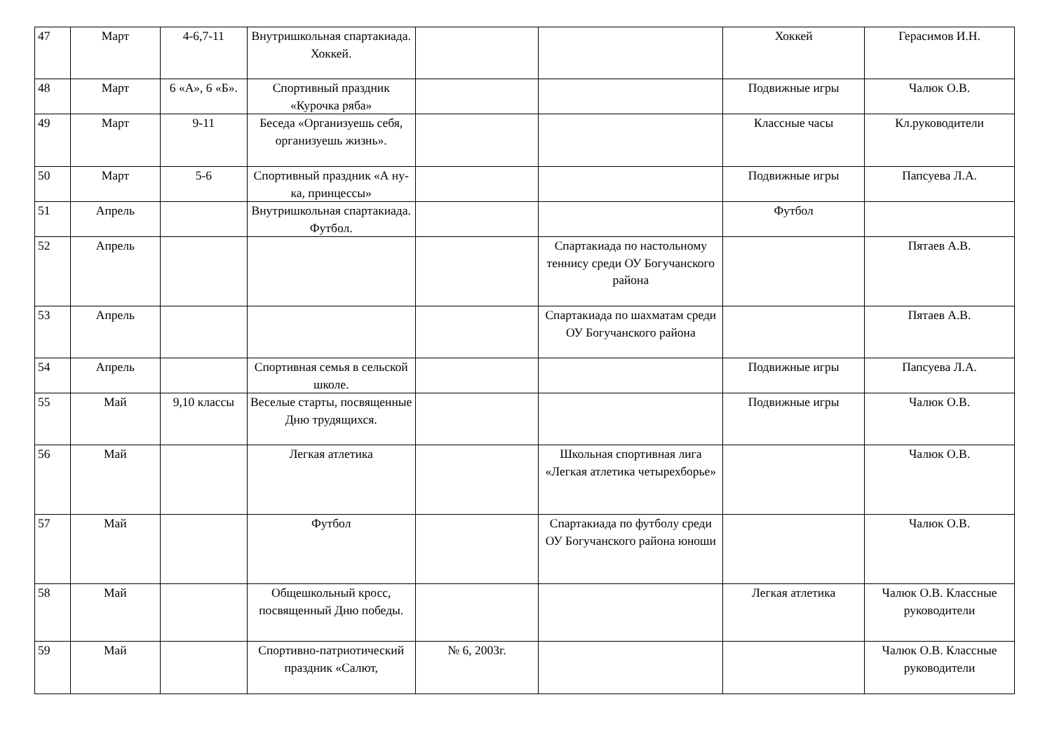| 47 | Март | 4-6,7-11 | Внутришкольная спартакиада. Хоккей. | | | Хоккей | Герасимов И.Н. |
| 48 | Март | 6 «А», 6 «Б». | Спортивный праздник «Курочка ряба» | | | Подвижные игры | Чалюк О.В. |
| 49 | Март | 9-11 | Беседа «Организуешь себя, организуешь жизнь». | | | Классные часы | Кл.руководители |
| 50 | Март | 5-6 | Спортивный праздник «А ну-ка, принцессы» | | | Подвижные игры | Папсуева Л.А. |
| 51 | Апрель | | Внутришкольная спартакиада. Футбол. | | | Футбол | |
| 52 | Апрель | | | | Спартакиада по настольному теннису среди ОУ Богучанского района | | Пятаев А.В. |
| 53 | Апрель | | | | Спартакиада по шахматам среди ОУ Богучанского района | | Пятаев А.В. |
| 54 | Апрель | | Спортивная семья в сельской школе. | | | Подвижные игры | Папсуева Л.А. |
| 55 | Май | 9,10 классы | Веселые старты, посвященные Дню трудящихся. | | | Подвижные игры | Чалюк О.В. |
| 56 | Май | | Легкая атлетика | | Школьная спортивная лига «Легкая атлетика четырехборье» | | Чалюк О.В. |
| 57 | Май | | Футбол | | Спартакиада по футболу среди ОУ Богучанского района юноши | | Чалюк О.В. |
| 58 | Май | | Общешкольный кросс, посвященный Дню победы. | | | Легкая атлетика | Чалюк О.В. Классные руководители |
| 59 | Май | | Спортивно-патриотический праздник «Салют, | № 6, 2003г. | | | Чалюк О.В. Классные руководители |